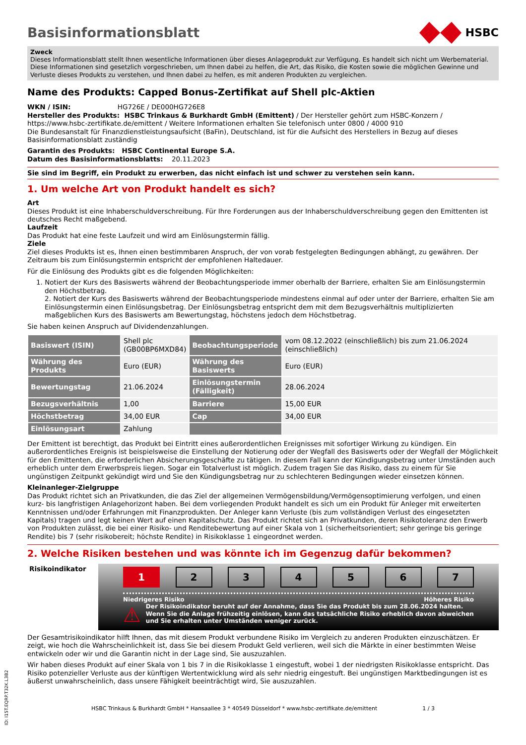Basisinformationsblatt
HSBC
Zweck
Dieses Informationsblatt stellt Ihnen wesentliche Informationen über dieses Anlageprodukt zur Verfügung. Es handelt sich nicht um Werbematerial. Diese Informationen sind gesetzlich vorgeschrieben, um Ihnen dabei zu helfen, die Art, das Risiko, die Kosten sowie die möglichen Gewinne und Verluste dieses Produkts zu verstehen, und Ihnen dabei zu helfen, es mit anderen Produkten zu vergleichen.
Name des Produkts: Capped Bonus-Zertifikat auf Shell plc-Aktien
WKN / ISIN: HG726E / DE000HG726E8
Hersteller des Produkts: HSBC Trinkaus & Burkhardt GmbH (Emittent) / Der Hersteller gehört zum HSBC-Konzern / https://www.hsbc-zertifikate.de/emittent / Weitere Informationen erhalten Sie telefonisch unter 0800 / 4000 910
Die Bundesanstalt für Finanzdienstleistungsaufsicht (BaFin), Deutschland, ist für die Aufsicht des Herstellers in Bezug auf dieses Basisinformationsblatt zuständig
Garantin des Produkts: HSBC Continental Europe S.A.
Datum des Basisinformationsblatts: 20.11.2023
Sie sind im Begriff, ein Produkt zu erwerben, das nicht einfach ist und schwer zu verstehen sein kann.
1. Um welche Art von Produkt handelt es sich?
Art
Dieses Produkt ist eine Inhaberschuldverschreibung. Für Ihre Forderungen aus der Inhaberschuldverschreibung gegen den Emittenten ist deutsches Recht maßgebend.
Laufzeit
Das Produkt hat eine feste Laufzeit und wird am Einlösungstermin fällig.
Ziele
Ziel dieses Produkts ist es, Ihnen einen bestimmbaren Anspruch, der von vorab festgelegten Bedingungen abhängt, zu gewähren. Der Zeitraum bis zum Einlösungstermin entspricht der empfohlenen Haltedauer.
Für die Einlösung des Produkts gibt es die folgenden Möglichkeiten:
1. Notiert der Kurs des Basiswerts während der Beobachtungsperiode immer oberhalb der Barriere, erhalten Sie am Einlösungstermin den Höchstbetrag.
2. Notiert der Kurs des Basiswerts während der Beobachtungsperiode mindestens einmal auf oder unter der Barriere, erhalten Sie am Einlösungstermin einen Einlösungsbetrag. Der Einlösungsbetrag entspricht dem mit dem Bezugsverhältnis multiplizierten maßgeblichen Kurs des Basiswerts am Bewertungstag, höchstens jedoch dem Höchstbetrag.
Sie haben keinen Anspruch auf Dividendenzahlungen.
| Basiswert (ISIN) | Shell plc (GB00BP6MXD84) | Beobachtungsperiode | vom 08.12.2022 (einschließlich) bis zum 21.06.2024 (einschließlich) |
| Währung des Produkts | Euro (EUR) | Währung des Basiswerts | Euro (EUR) |
| Bewertungstag | 21.06.2024 | Einlösungstermin (Fälligkeit) | 28.06.2024 |
| Bezugsverhältnis | 1,00 | Barriere | 15,00 EUR |
| Höchstbetrag | 34,00 EUR | Cap | 34,00 EUR |
| Einlösungsart | Zahlung | | |
Der Emittent ist berechtigt, das Produkt bei Eintritt eines außerordentlichen Ereignisses mit sofortiger Wirkung zu kündigen. Ein außerordentliches Ereignis ist beispielsweise die Einstellung der Notierung oder der Wegfall des Basiswerts oder der Wegfall der Möglichkeit für den Emittenten, die erforderlichen Absicherungsgeschäfte zu tätigen. In diesem Fall kann der Kündigungsbetrag unter Umständen auch erheblich unter dem Erwerbspreis liegen. Sogar ein Totalverlust ist möglich. Zudem tragen Sie das Risiko, dass zu einem für Sie ungünstigen Zeitpunkt gekündigt wird und Sie den Kündigungsbetrag nur zu schlechteren Bedingungen wieder einsetzen können.
Kleinanleger-Zielgruppe
Das Produkt richtet sich an Privatkunden, die das Ziel der allgemeinen Vermögensbildung/Vermögensoptimierung verfolgen, und einen kurz- bis langfristigen Anlagehorizont haben. Bei dem vorliegenden Produkt handelt es sich um ein Produkt für Anleger mit erweiterten Kenntnissen und/oder Erfahrungen mit Finanzprodukten. Der Anleger kann Verluste (bis zum vollständigen Verlust des eingesetzten Kapitals) tragen und legt keinen Wert auf einen Kapitalschutz. Das Produkt richtet sich an Privatkunden, deren Risikotoleranz den Erwerb von Produkten zulässt, die bei einer Risiko- und Renditebewertung auf einer Skala von 1 (sicherheitsorientiert; sehr geringe bis geringe Rendite) bis 7 (sehr risikobereit; höchste Rendite) in Risikoklasse 1 eingeordnet werden.
2. Welche Risiken bestehen und was könnte ich im Gegenzug dafür bekommen?
Risikoindikator
1234567
Niedrigeres Risiko Höheres Risiko
⚠ Der Risikoindikator beruht auf der Annahme, dass Sie das Produkt bis zum 28.06.2024 halten. Wenn Sie die Anlage frühzeitig einlösen, kann das tatsächliche Risiko erheblich davon abweichen und Sie erhalten unter Umständen weniger zurück.
Der Gesamtrisikoindikator hilft Ihnen, das mit diesem Produkt verbundene Risiko im Vergleich zu anderen Produkten einzuschätzen. Er zeigt, wie hoch die Wahrscheinlichkeit ist, dass Sie bei diesem Produkt Geld verlieren, weil sich die Märkte in einer bestimmten Weise entwickeln oder wir und die Garantin nicht in der Lage sind, Sie auszuzahlen.
Wir haben dieses Produkt auf einer Skala von 1 bis 7 in die Risikoklasse 1 eingestuft, wobei 1 der niedrigsten Risikoklasse entspricht. Das Risiko potenzieller Verluste aus der künftigen Wertentwicklung wird als sehr niedrig eingestuft. Bei ungünstigen Marktbedingungen ist es äußerst unwahrscheinlich, dass unsere Fähigkeit beeinträchtigt wird, Sie auszuzahlen.
HSBC Trinkaus & Burkhardt GmbH * Hansaallee 3 * 40549 Düsseldorf * www.hsbc-zertifikate.de/emittent 1 / 3
ID: I15T.EQRP.T32K.L3B2